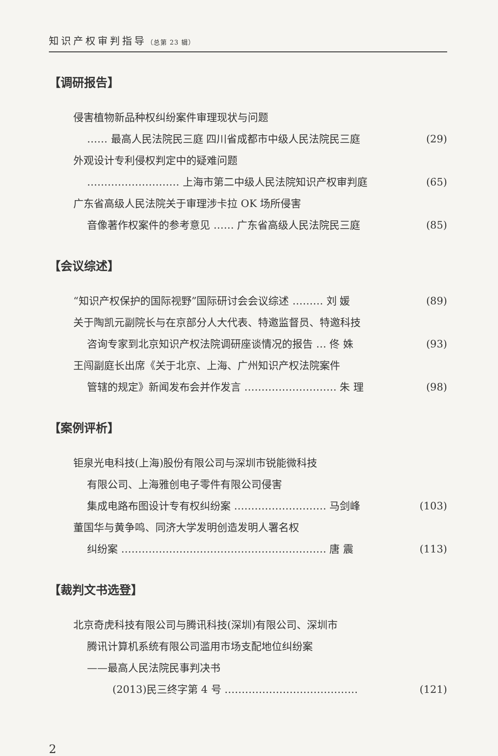知识产权审判指导（总第 23 辑）
【调研报告】
侵害植物新品种权纠纷案件审理现状与问题
…… 最高人民法院民三庭 四川省成都市中级人民法院民三庭 (29)
外观设计专利侵权判定中的疑难问题
……………………… 上海市第二中级人民法院知识产权审判庭 (65)
广东省高级人民法院关于审理涉卡拉 OK 场所侵害
音像著作权案件的参考意见 …… 广东省高级人民法院民三庭 (85)
【会议综述】
“知识产权保护的国际视野”国际研讨会会议综述 ……… 刘 媛 (89)
关于陶凯元副院长与在京部分人大代表、特邀监督员、特邀科技
咨询专家到北京知识产权法院调研座谈情况的报告 … 佟 姝 (93)
王闯副庭长出席《关于北京、上海、广州知识产权法院案件
管辖的规定》新闻发布会并作发言 ……………………… 朱 理 (98)
【案例评析】
钜泉光电科技(上海)股份有限公司与深圳市锐能微科技
有限公司、上海雅创电子零件有限公司侵害
集成电路布图设计专有权纠纷案 ……………………… 马剑峰 (103)
董国华与黄争鸣、同济大学发明创造发明人署名权
纠纷案 …………………………………………………… 唐 震 (113)
【裁判文书选登】
北京奇虎科技有限公司与腾讯科技(深圳)有限公司、深圳市
腾讯计算机系统有限公司滥用市场支配地位纠纷案
——最高人民法院民事判决书
(2013)民三终字第 4 号 ………………………………… (121)
2